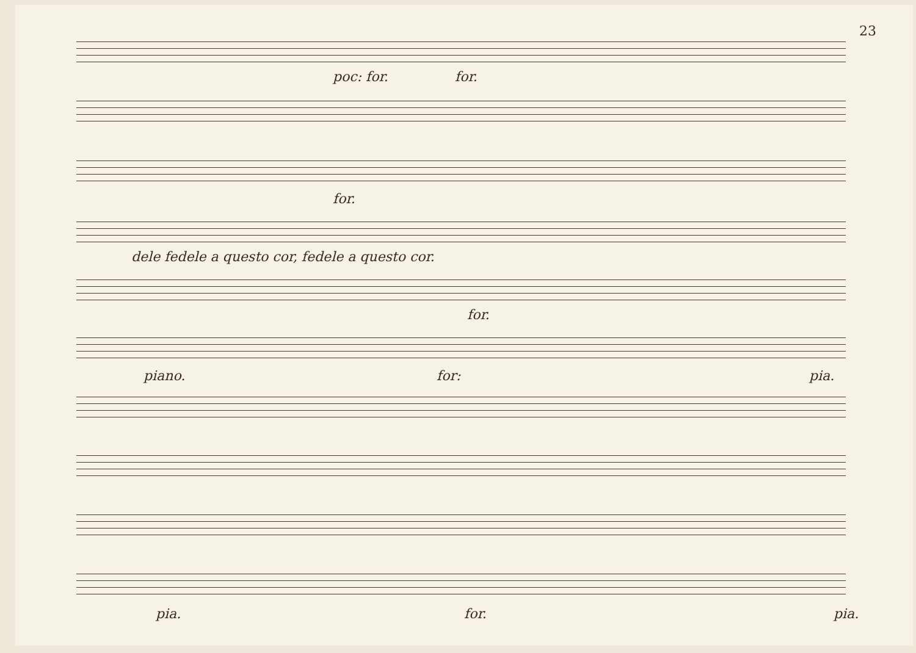23
poc: for. for.
for.
dele fedele a questo cor, fedele a questo cor.
for.
piano. for: pia.
pia. for. pia.